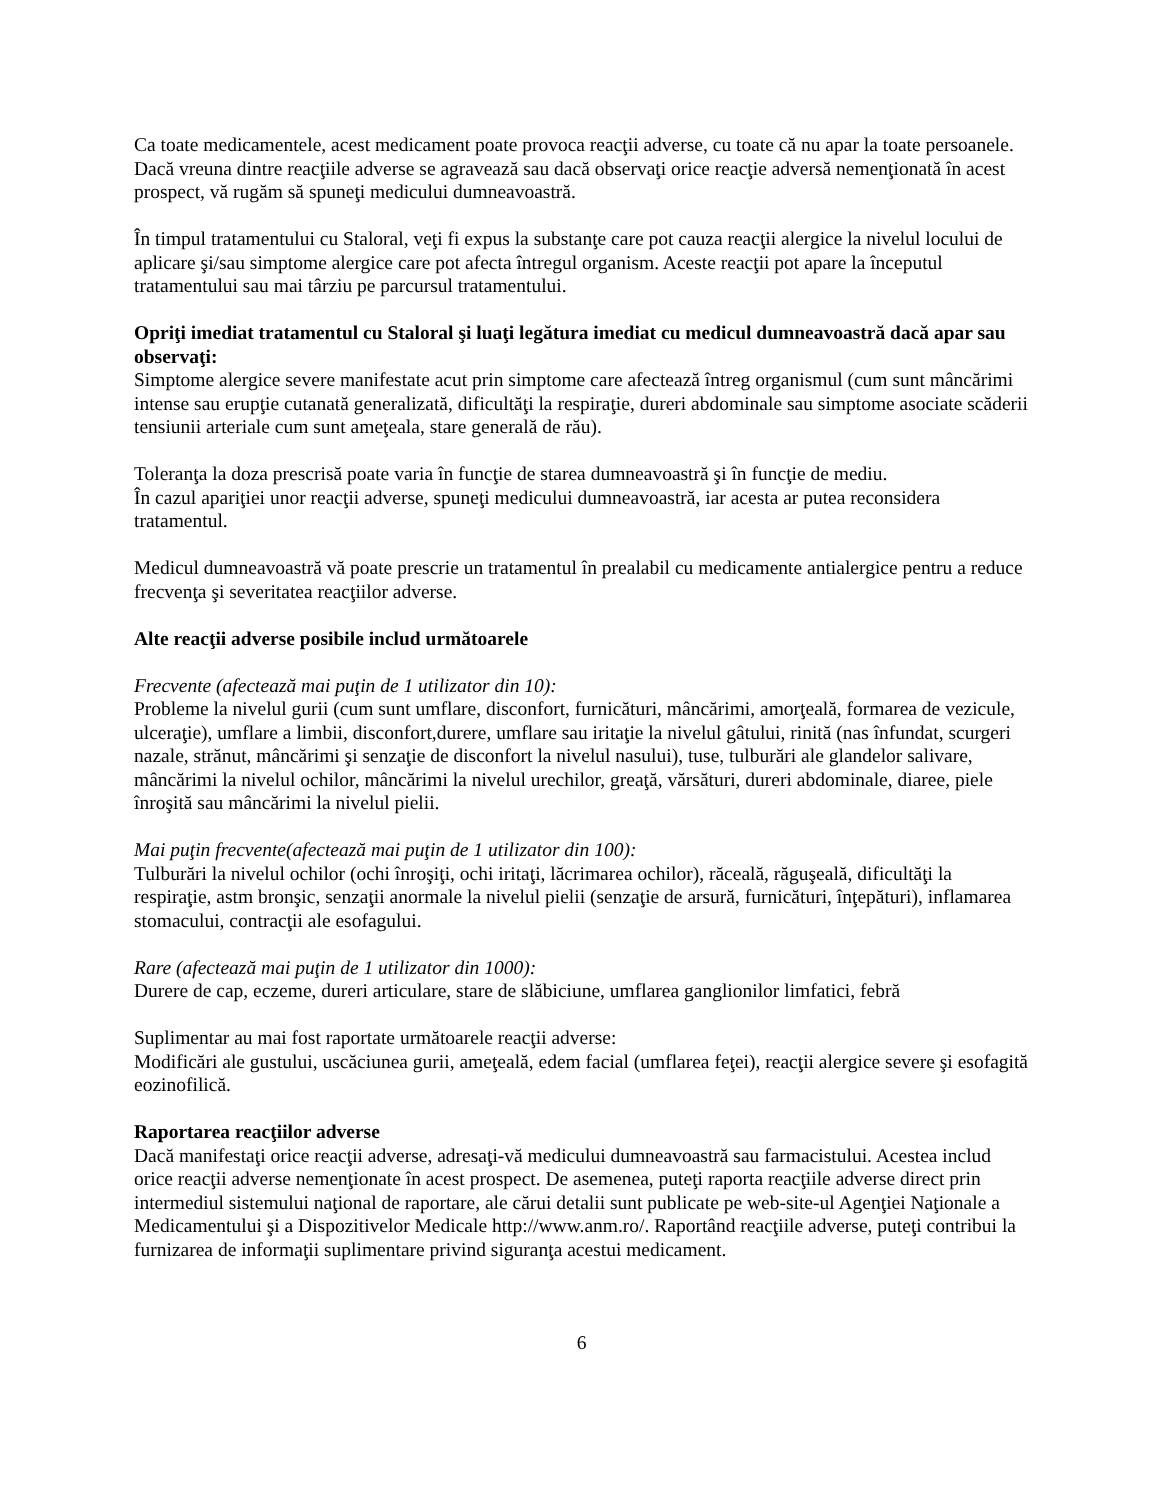Ca toate medicamentele, acest medicament poate provoca reacţii adverse, cu toate că nu apar la toate persoanele.
Dacă vreuna dintre reacţiile adverse se agravează sau dacă observaţi orice reacţie adversă nemenţionată în acest prospect, vă rugăm să spuneţi medicului dumneavoastră.
În timpul tratamentului cu Staloral, veţi fi expus la substanţe care pot cauza reacţii alergice la nivelul locului de aplicare şi/sau simptome alergice care pot afecta întregul organism. Aceste reacţii pot apare la începutul tratamentului sau mai târziu pe parcursul tratamentului.
Opriţi imediat tratamentul cu Staloral şi luaţi legătura imediat cu medicul dumneavoastră dacă apar sau observaţi:
Simptome alergice severe manifestate acut prin simptome care afectează întreg organismul (cum sunt mâncărimi intense sau erupţie cutanată generalizată, dificultăţi la respiraţie, dureri abdominale sau simptome asociate scăderii tensiunii arteriale cum sunt ameţeala, stare generală de rău).
Toleranţa la doza prescrisă poate varia în funcţie de starea dumneavoastră şi în funcţie de mediu.
În cazul apariţiei unor reacţii adverse, spuneţi medicului dumneavoastră, iar acesta ar putea reconsidera tratamentul.
Medicul dumneavoastră vă poate prescrie un tratamentul în prealabil cu medicamente antialergice pentru a reduce frecvenţa şi severitatea reacţiilor adverse.
Alte reacţii adverse posibile includ următoarele
Frecvente (afectează mai puţin de 1 utilizator din 10):
Probleme la nivelul gurii (cum sunt umflare, disconfort, furnicături, mâncărimi, amorţeală, formarea de vezicule, ulceraţie), umflare a limbii, disconfort,durere, umflare sau iritaţie la nivelul gâtului, rinită (nas înfundat, scurgeri nazale, strănut, mâncărimi şi senzaţie de disconfort la nivelul nasului), tuse, tulburări ale glandelor salivare, mâncărimi la nivelul ochilor, mâncărimi la nivelul urechilor, greaţă, vărsături, dureri abdominale, diaree, piele înroşită sau mâncărimi la nivelul pielii.
Mai puţin frecvente(afectează mai puţin de 1 utilizator din 100):
Tulburări la nivelul ochilor (ochi înroşiţi, ochi iritaţi, lăcrimarea ochilor), răceală, răguşeală, dificultăţi la respiraţie, astm bronşic, senzaţii anormale la nivelul pielii (senzaţie de arsură, furnicături, înţepături), inflamarea stomacului, contracţii ale esofagului.
Rare (afectează mai puţin de 1 utilizator din 1000):
Durere de cap, eczeme, dureri articulare, stare de slăbiciune, umflarea ganglionilor limfatici, febră
Suplimentar au mai fost raportate următoarele reacţii adverse:
Modificări ale gustului, uscăciunea gurii, ameţeală, edem facial (umflarea feţei), reacţii alergice severe şi esofagită eozinofilică.
Raportarea reacţiilor adverse
Dacă manifestaţi orice reacţii adverse, adresaţi-vă medicului dumneavoastră sau farmacistului. Acestea includ orice reacţii adverse nemenţionate în acest prospect. De asemenea, puteţi raporta reacţiile adverse direct prin intermediul sistemului naţional de raportare, ale cărui detalii sunt publicate pe web-site-ul Agenţiei Naţionale a Medicamentului şi a Dispozitivelor Medicale http://www.anm.ro/. Raportând reacţiile adverse, puteţi contribui la furnizarea de informaţii suplimentare privind siguranţa acestui medicament.
6